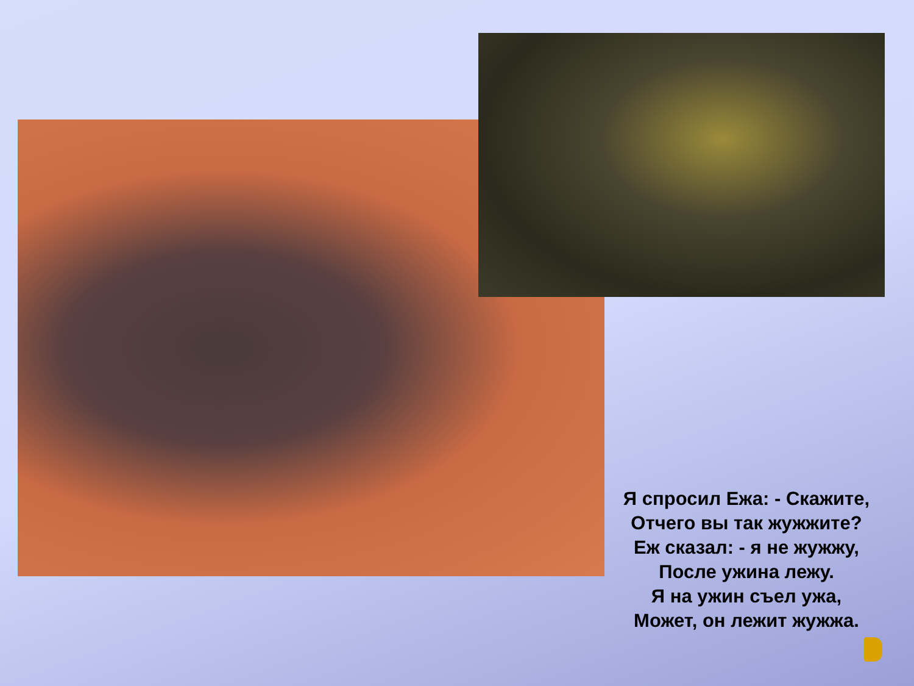Я спросил Ежа: - Скажите,
Отчего вы так жужжите?
Еж сказал: - я не жужжу,
После ужина лежу.
Я на ужин съел ужа,
Может, он лежит жужжа.